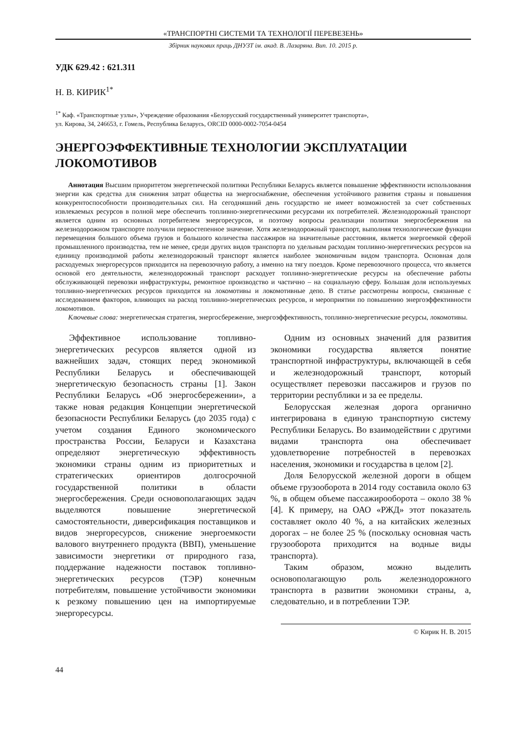«ТРАНСПОРТНІ СИСТЕМИ ТА ТЕХНОЛОГІЇ ПЕРЕВЕЗЕНЬ»
Збірник наукових праць ДНУЗТ ім. акад. В. Лазаряна. Вип. 10. 2015 р.
УДК 629.42 : 621.311
Н. В. КИРИК<sup>1*</sup>
<sup>1*</sup> Каф. «Транспортные узлы», Учреждение образования «Белорусский государственный университет транспорта»,
ул. Кирова, 34, 246653, г. Гомель, Республика Беларусь, ORCID 0000-0002-7054-0454
ЭНЕРГОЭФФЕКТИВНЫЕ ТЕХНОЛОГИИ ЭКСПЛУАТАЦИИ ЛОКОМОТИВОВ
Аннотация Высшим приоритетом энергетической политики Республики Беларусь является повышение эффективности использования энергии как средства для снижения затрат общества на энергоснабжение, обеспечения устойчивого развития страны и повышения конкурентоспособности производительных сил. На сегодняшний день государство не имеет возможностей за счет собственных извлекаемых ресурсов в полной мере обеспечить топливно-энергетическими ресурсами их потребителей. Железнодорожный транспорт является одним из основных потребителем энергоресурсов, и поэтому вопросы реализации политики энергосбережения на железнодорожном транспорте получили первостепенное значение. Хотя железнодорожный транспорт, выполняя технологические функции перемещения большого объема грузов и большого количества пассажиров на значительные расстояния, является энергоемкой сферой промышленного производства, тем не менее, среди других видов транспорта по удельным расходам топливно-энергетических ресурсов на единицу производимой работы железнодорожный транспорт является наиболее экономичным видом транспорта. Основная доля расходуемых энергоресурсов приходится на перевозочную работу, а именно на тягу поездов. Кроме перевозочного процесса, что является основой его деятельности, железнодорожный транспорт расходует топливно-энергетические ресурсы на обеспечение работы обслуживающей перевозки инфраструктуры, ремонтное производство и частично – на социальную сферу. Большая доля используемых топливно-энергетических ресурсов приходится на локомотивы и локомотивные депо. В статье рассмотрены вопросы, связанные с исследованием факторов, влияющих на расход топливно-энергетических ресурсов, и мероприятии по повышению энергоэффективности локомотивов.
Ключевые слова: энергетическая стратегия, энергосбережение, энергоэффективность, топливно-энергетические ресурсы, локомотивы.
Эффективное использование топливно-энергетических ресурсов является одной из важнейших задач, стоящих перед экономикой Республики Беларусь и обеспечивающей энергетическую безопасность страны [1]. Закон Республики Беларусь «Об энергосбережении», а также новая редакция Концепции энергетической безопасности Республики Беларусь (до 2035 года) с учетом создания Единого экономического пространства России, Беларуси и Казахстана определяют энергетическую эффективность экономики страны одним из приоритетных и стратегических ориентиров долгосрочной государственной политики в области энергосбережения. Среди основополагающих задач выделяются повышение энергетической самостоятельности, диверсификация поставщиков и видов энергоресурсов, снижение энергоемкости валового внутреннего продукта (ВВП), уменьшение зависимости энергетики от природного газа, поддержание надежности поставок топливно-энергетических ресурсов (ТЭР) конечным потребителям, повышение устойчивости экономики к резкому повышению цен на импортируемые энергоресурсы.
Одним из основных значений для развития экономики государства является понятие транспортной инфраструктуры, включающей в себя и железнодорожный транспорт, который осуществляет перевозки пассажиров и грузов по территории республики и за ее пределы.
Белорусская железная дорога органично интегрирована в единую транспортную систему Республики Беларусь. Во взаимодействии с другими видами транспорта она обеспечивает удовлетворение потребностей в перевозках населения, экономики и государства в целом [2].
Доля Белорусской железной дороги в общем объеме грузооборота в 2014 году составила около 63 %, в общем объеме пассажирооборота – около 38 % [4]. К примеру, на ОАО «РЖД» этот показатель составляет около 40 %, а на китайских железных дорогах – не более 25 % (поскольку основная часть грузооборота приходится на водные виды транспорта).
Таким образом, можно выделить основополагающую роль железнодорожного транспорта в развитии экономики страны, а, следовательно, и в потреблении ТЭР.
© Кирик Н. В. 2015
44